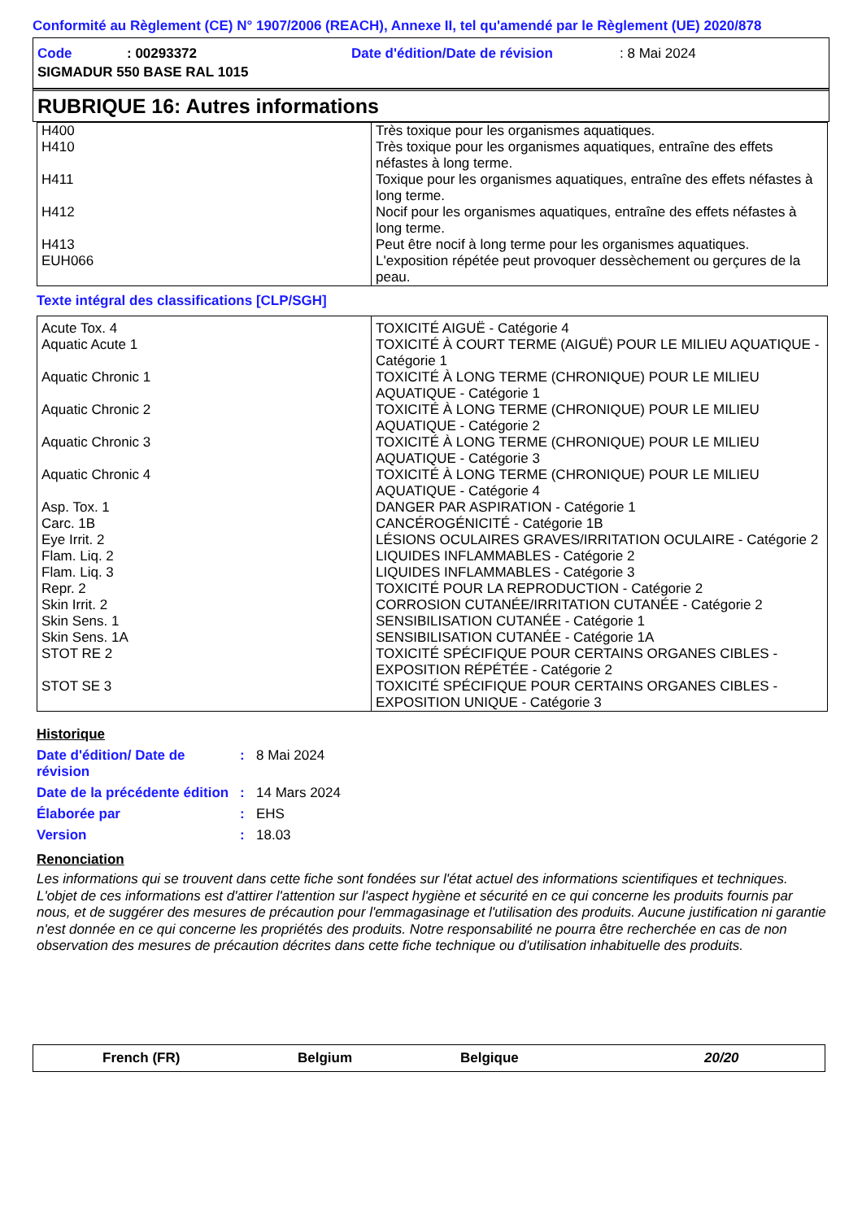Conformité au Règlement (CE) N° 1907/2006 (REACH), Annexe II, tel qu'amendé par le Règlement (UE) 2020/878
Code: 00293372 Date d'édition/Date de révision: 8 Mai 2024
SIGMADUR 550 BASE RAL 1015
RUBRIQUE 16: Autres informations
| H400 | Très toxique pour les organismes aquatiques. |
| H410 | Très toxique pour les organismes aquatiques, entraîne des effets néfastes à long terme. |
| H411 | Toxique pour les organismes aquatiques, entraîne des effets néfastes à long terme. |
| H412 | Nocif pour les organismes aquatiques, entraîne des effets néfastes à long terme. |
| H413 | Peut être nocif à long terme pour les organismes aquatiques. |
| EUH066 | L'exposition répétée peut provoquer dessèchement ou gerçures de la peau. |
Texte intégral des classifications [CLP/SGH]
| Acute Tox. 4 | TOXICITÉ AIGUË - Catégorie 4 |
| Aquatic Acute 1 | TOXICITÉ À COURT TERME (AIGUË) POUR LE MILIEU AQUATIQUE - Catégorie 1 |
| Aquatic Chronic 1 | TOXICITÉ À LONG TERME (CHRONIQUE) POUR LE MILIEU AQUATIQUE - Catégorie 1 |
| Aquatic Chronic 2 | TOXICITÉ À LONG TERME (CHRONIQUE) POUR LE MILIEU AQUATIQUE - Catégorie 2 |
| Aquatic Chronic 3 | TOXICITÉ À LONG TERME (CHRONIQUE) POUR LE MILIEU AQUATIQUE - Catégorie 3 |
| Aquatic Chronic 4 | TOXICITÉ À LONG TERME (CHRONIQUE) POUR LE MILIEU AQUATIQUE - Catégorie 4 |
| Asp. Tox. 1 | DANGER PAR ASPIRATION - Catégorie 1 |
| Carc. 1B | CANCÉROGÉNICITÉ - Catégorie 1B |
| Eye Irrit. 2 | LÉSIONS OCULAIRES GRAVES/IRRITATION OCULAIRE - Catégorie 2 |
| Flam. Liq. 2 | LIQUIDES INFLAMMABLES - Catégorie 2 |
| Flam. Liq. 3 | LIQUIDES INFLAMMABLES - Catégorie 3 |
| Repr. 2 | TOXICITÉ POUR LA REPRODUCTION - Catégorie 2 |
| Skin Irrit. 2 | CORROSION CUTANÉE/IRRITATION CUTANÉE - Catégorie 2 |
| Skin Sens. 1 | SENSIBILISATION CUTANÉE - Catégorie 1 |
| Skin Sens. 1A | SENSIBILISATION CUTANÉE - Catégorie 1A |
| STOT RE 2 | TOXICITÉ SPÉCIFIQUE POUR CERTAINS ORGANES CIBLES - EXPOSITION RÉPÉTÉE - Catégorie 2 |
| STOT SE 3 | TOXICITÉ SPÉCIFIQUE POUR CERTAINS ORGANES CIBLES - EXPOSITION UNIQUE - Catégorie 3 |
Historique
Date d'édition/ Date de révision
: 8 Mai 2024
Date de la précédente édition
: 14 Mars 2024
Élaborée par : EHS
Version : 18.03
Renonciation
Les informations qui se trouvent dans cette fiche sont fondées sur l'état actuel des informations scientifiques et techniques. L'objet de ces informations est d'attirer l'attention sur l'aspect hygiène et sécurité en ce qui concerne les produits fournis par nous, et de suggérer des mesures de précaution pour l'emmagasinage et l'utilisation des produits. Aucune justification ni garantie n'est donnée en ce qui concerne les propriétés des produits. Notre responsabilité ne pourra être recherchée en cas de non observation des mesures de précaution décrites dans cette fiche technique ou d'utilisation inhabituelle des produits.
French (FR) Belgium Belgique 20/20